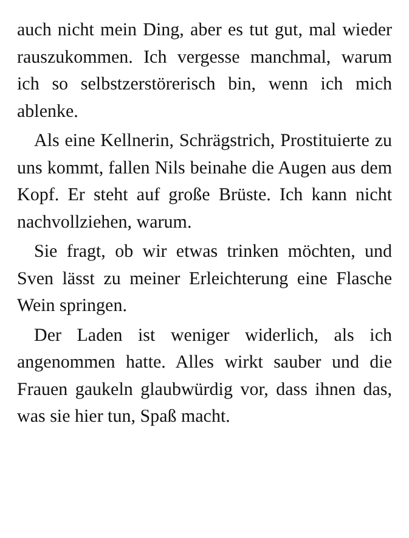auch nicht mein Ding, aber es tut gut, mal wieder rauszukommen. Ich vergesse manchmal, warum ich so selbstzerstörerisch bin, wenn ich mich ablenke.
Als eine Kellnerin, Schrägstrich, Prostituierte zu uns kommt, fallen Nils beinahe die Augen aus dem Kopf. Er steht auf große Brüste. Ich kann nicht nachvollziehen, warum.
Sie fragt, ob wir etwas trinken möchten, und Sven lässt zu meiner Erleichterung eine Flasche Wein springen.
Der Laden ist weniger widerlich, als ich angenommen hatte. Alles wirkt sauber und die Frauen gaukeln glaubwürdig vor, dass ihnen das, was sie hier tun, Spaß macht.